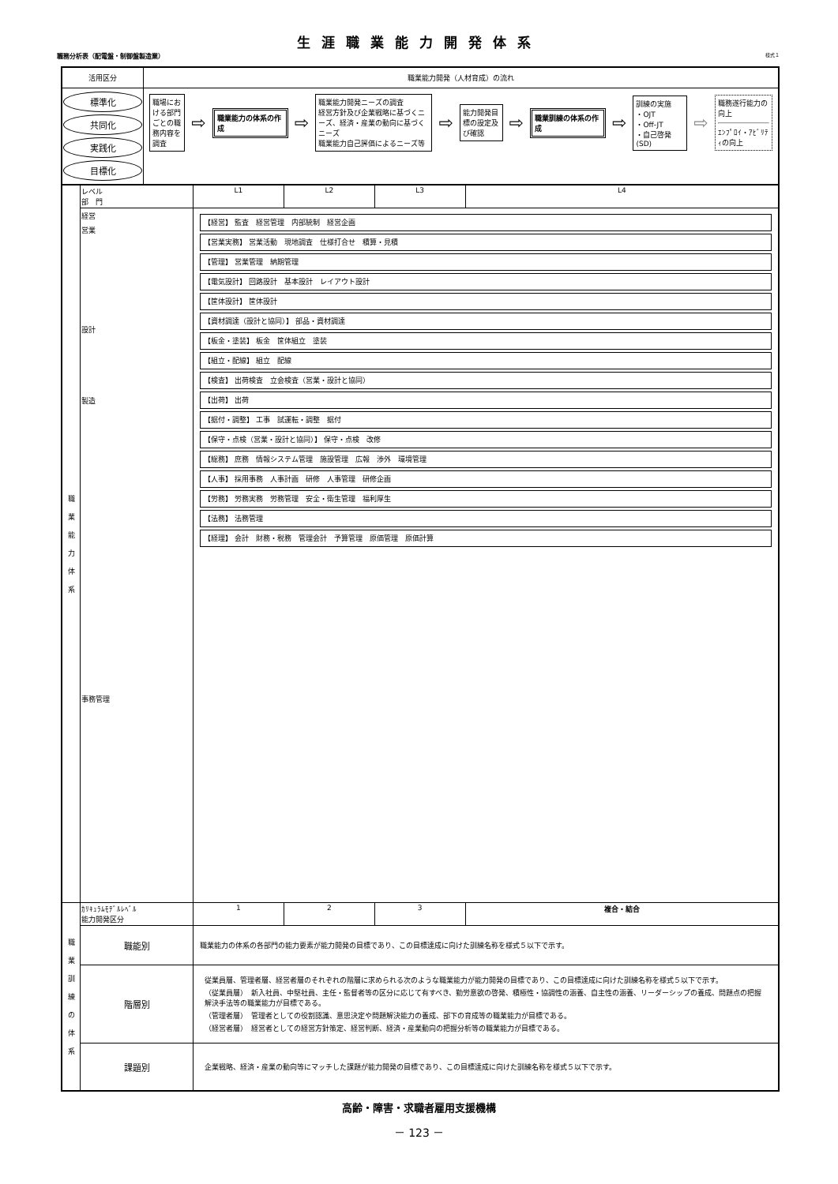生涯職業能力開発体系
職務分析表（配電盤・制御盤製造業） 様式１
| 活用区分 | 職業能力開発（人材育成）の流れ |
| 標準化 共同化 実践化 目標化 | 職場における部門ごとの職務内容を調査 ⇨ 職業能力の体系の作成 ⇨ 職業能力開発ニーズの調査 経営方針及び企業戦略に基づくニーズ、経済・産業の動向に基づくニーズ 職業能力自己評価によるニーズ等 ⇨ 能力開発目標の設定及び確認 ⇨ 職業訓練の体系の作成 ⇨ 訓練の実施 ・OJT ・Off-JT ・自己啓発(SD) ⇨ 職務遂行能力の向上 ｴﾝﾌﾟﾛｲ・ｱﾋﾞﾘﾃｨの向上 |
| 職 業 能 力 体 系 | レベル 部 門 | L1 | L2 | L3 | L4 |
| | 経営 営業 設計 製造 事務管理 | 【経営】 監査 経営管理 内部統制 経営企画 【営業実務】 営業活動 現地調査 仕様打合せ 積算・見積 【管理】 営業管理 納期管理 【電気設計】 回路設計 基本設計 レイアウト設計 【筐体設計】 筐体設計 【資材調達（設計と協同）】 部品・資材調達 【板金・塗装】 板金 筐体組立 塗装 【組立・配線】 組立 配線 【検査】 出荷検査 立会検査（営業・設計と協同） 【出荷】 出荷 【据付・調整】 工事 試運転・調整 据付 【保守・点検（営業・設計と協同）】 保守・点検 改修 【総務】 庶務 情報システム管理 施設管理 広報 渉外 環境管理 【人事】 採用事務 人事計画 研修 人事管理 研修企画 【労務】 労務実務 労務管理 安全・衛生管理 福利厚生 【法務】 法務管理 【経理】 会計 財務・税務 管理会計 予算管理 原価管理 原価計算 | | | |
| 職 業 訓 練 の 体 系 | ｶﾘｷｭﾗﾑﾓﾃﾞﾙﾚﾍﾞﾙ 能力開発区分 | 1 | 2 | 3 | 複合・結合 |
| | 職能別 | 職業能力の体系の各部門の能力要素が能力開発の目標であり、この目標達成に向けた訓練名称を様式５以下で示す。 | | | |
| | 階層別 | 従業員層、管理者層、経営者層のそれぞれの階層に求められる次のような職業能力が能力開発の目標であり、この目標達成に向けた訓練名称を様式５以下で示す。 （従業員層） 新入社員、中堅社員、主任・監督者等の区分に応じて有すべき、勤労意欲の啓発、積極性・協調性の涵養、自主性の涵養、リーダーシップの養成、問題点の把握解決手法等の職業能力が目標である。 （管理者層） 管理者としての役割認識、意思決定や問題解決能力の養成、部下の育成等の職業能力が目標である。 （経営者層） 経営者としての経営方針策定、経営判断、経済・産業動向の把握分析等の職業能力が目標である。 | | | |
| | 課題別 | 企業戦略、経済・産業の動向等にマッチした課題が能力開発の目標であり、この目標達成に向けた訓練名称を様式５以下で示す。 | | | |
高齢・障害・求職者雇用支援機構
－ 123 －